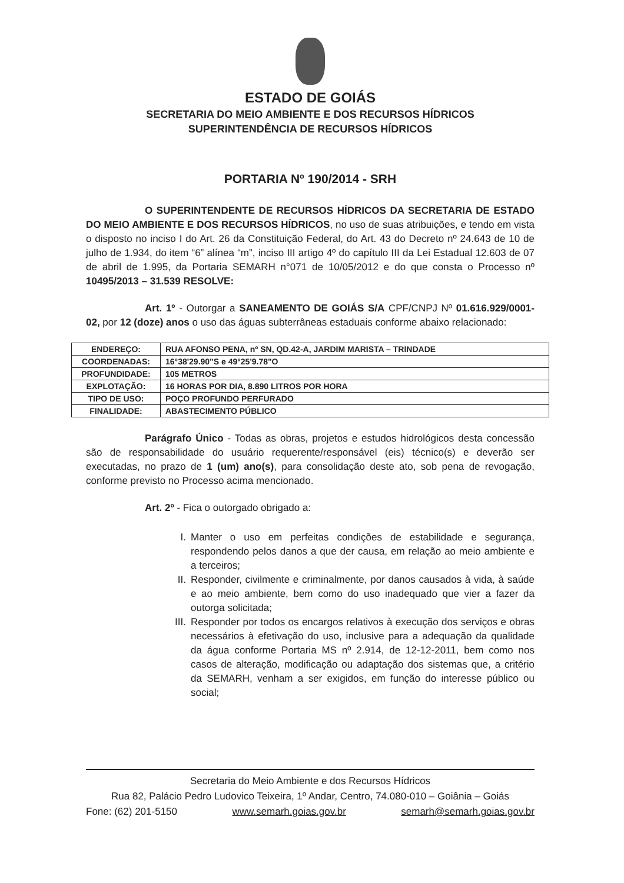ESTADO DE GOIÁS
SECRETARIA DO MEIO AMBIENTE E DOS RECURSOS HÍDRICOS
SUPERINTENDÊNCIA DE RECURSOS HÍDRICOS
PORTARIA Nº 190/2014 - SRH
O SUPERINTENDENTE DE RECURSOS HÍDRICOS DA SECRETARIA DE ESTADO DO MEIO AMBIENTE E DOS RECURSOS HÍDRICOS, no uso de suas atribuições, e tendo em vista o disposto no inciso I do Art. 26 da Constituição Federal, do Art. 43 do Decreto nº 24.643 de 10 de julho de 1.934, do item “6” alínea “m”, inciso III artigo 4º do capítulo III da Lei Estadual 12.603 de 07 de abril de 1.995, da Portaria SEMARH n°071 de 10/05/2012 e do que consta o Processo nº 10495/2013 – 31.539 RESOLVE:
Art. 1º - Outorgar a SANEAMENTO DE GOIÁS S/A CPF/CNPJ Nº 01.616.929/0001-02, por 12 (doze) anos o uso das águas subterrâneas estaduais conforme abaixo relacionado:
| ENDEREÇO: | RUA AFONSO PENA, nº SN, QD.42-A, JARDIM MARISTA – TRINDADE |
| COORDENADAS: | 16°38'29.90"S e 49°25'9.78"O |
| PROFUNDIDADE: | 105 METROS |
| EXPLOTAÇÃO: | 16 HORAS POR DIA, 8.890 LITROS POR HORA |
| TIPO DE USO: | POÇO PROFUNDO PERFURADO |
| FINALIDADE: | ABASTECIMENTO PÚBLICO |
Parágrafo Único - Todas as obras, projetos e estudos hidrológicos desta concessão são de responsabilidade do usuário requerente/responsável (eis) técnico(s) e deverão ser executadas, no prazo de 1 (um) ano(s), para consolidação deste ato, sob pena de revogação, conforme previsto no Processo acima mencionado.
Art. 2º - Fica o outorgado obrigado a:
I. Manter o uso em perfeitas condições de estabilidade e segurança, respondendo pelos danos a que der causa, em relação ao meio ambiente e a terceiros;
II. Responder, civilmente e criminalmente, por danos causados à vida, à saúde e ao meio ambiente, bem como do uso inadequado que vier a fazer da outorga solicitada;
III. Responder por todos os encargos relativos à execução dos serviços e obras necessários à efetivação do uso, inclusive para a adequação da qualidade da água conforme Portaria MS nº 2.914, de 12-12-2011, bem como nos casos de alteração, modificação ou adaptação dos sistemas que, a critério da SEMARH, venham a ser exigidos, em função do interesse público ou social;
Secretaria do Meio Ambiente e dos Recursos Hídricos
Rua 82, Palácio Pedro Ludovico Teixeira, 1º Andar, Centro, 74.080-010 – Goiânia – Goiás
Fone: (62) 201-5150 www.semarh.goias.gov.br semarh@semarh.goias.gov.br